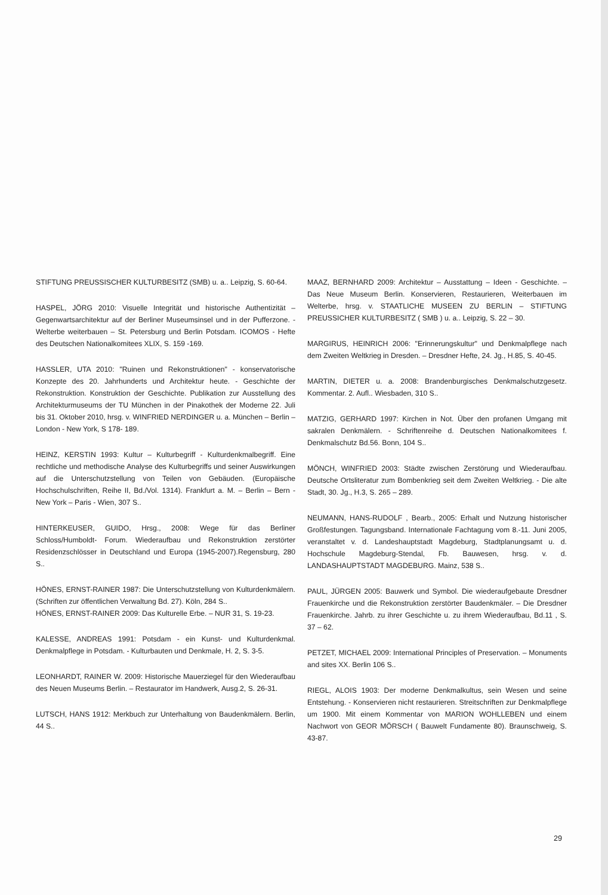STIFTUNG PREUSSISCHER KULTURBESITZ (SMB) u. a.. Leipzig, S. 60-64.
HASPEL, JÖRG 2010: Visuelle Integrität und historische Authentizität – Gegenwartsarchitektur auf der Berliner Museumsinsel und in der Pufferzone. -Welterbe weiterbauen – St. Petersburg und Berlin Potsdam. ICOMOS - Hefte des Deutschen Nationalkomitees XLIX, S. 159 -169.
HASSLER, UTA 2010: "Ruinen und Rekonstruktionen" - konservatorische Konzepte des 20. Jahrhunderts und Architektur heute. - Geschichte der Rekonstruktion. Konstruktion der Geschichte. Publikation zur Ausstellung des Architekturmuseums der TU München in der Pinakothek der Moderne 22. Juli bis 31. Oktober 2010, hrsg. v. WINFRIED NERDINGER u. a. München – Berlin – London - New York, S 178- 189.
HEINZ, KERSTIN 1993: Kultur – Kulturbegriff - Kulturdenkmalbegriff. Eine rechtliche und methodische Analyse des Kulturbegriffs und seiner Auswirkungen auf die Unterschutzstellung von Teilen von Gebäuden. (Europäische Hochschulschriften, Reihe II, Bd./Vol. 1314). Frankfurt a. M. – Berlin – Bern - New York – Paris - Wien, 307 S..
HINTERKEUSER, GUIDO, Hrsg., 2008: Wege für das Berliner Schloss/Humboldt- Forum. Wiederaufbau und Rekonstruktion zerstörter Residenzschlösser in Deutschland und Europa (1945-2007).Regensburg, 280 S..
HÖNES, ERNST-RAINER 1987: Die Unterschutzstellung von Kulturdenkmälern. (Schriften zur öffentlichen Verwaltung Bd. 27). Köln, 284 S..
HÖNES, ERNST-RAINER 2009: Das Kulturelle Erbe. – NUR 31, S. 19-23.
KALESSE, ANDREAS 1991: Potsdam - ein Kunst- und Kulturdenkmal. Denkmalpflege in Potsdam. - Kulturbauten und Denkmale, H. 2, S. 3-5.
LEONHARDT, RAINER W. 2009: Historische Mauerziegel für den Wiederaufbau des Neuen Museums Berlin. – Restaurator im Handwerk, Ausg.2, S. 26-31.
LUTSCH, HANS 1912: Merkbuch zur Unterhaltung von Baudenkmälern. Berlin, 44 S..
MAAZ, BERNHARD 2009: Architektur – Ausstattung – Ideen - Geschichte. – Das Neue Museum Berlin. Konservieren, Restaurieren, Weiterbauen im Welterbe, hrsg. v. STAATLICHE MUSEEN ZU BERLIN – STIFTUNG PREUSSICHER KULTURBESITZ ( SMB ) u. a.. Leipzig, S. 22 – 30.
MARGIRUS, HEINRICH 2006: "Erinnerungskultur" und Denkmalpflege nach dem Zweiten Weltkrieg in Dresden. – Dresdner Hefte, 24. Jg., H.85, S. 40-45.
MARTIN, DIETER u. a. 2008: Brandenburgisches Denkmalschutzgesetz. Kommentar. 2. Aufl.. Wiesbaden, 310 S..
MATZIG, GERHARD 1997: Kirchen in Not. Über den profanen Umgang mit sakralen Denkmälern. - Schriftenreihe d. Deutschen Nationalkomitees f. Denkmalschutz Bd.56. Bonn, 104 S..
MÖNCH, WINFRIED 2003: Städte zwischen Zerstörung und Wiederaufbau. Deutsche Ortsliteratur zum Bombenkrieg seit dem Zweiten Weltkrieg. - Die alte Stadt, 30. Jg., H.3, S. 265 – 289.
NEUMANN, HANS-RUDOLF , Bearb., 2005: Erhalt und Nutzung historischer Großfestungen. Tagungsband. Internationale Fachtagung vom 8.-11. Juni 2005, veranstaltet v. d. Landeshauptstadt Magdeburg, Stadtplanungsamt u. d. Hochschule Magdeburg-Stendal, Fb. Bauwesen, hrsg. v. d. LANDASHAUPTSTADT MAGDEBURG. Mainz, 538 S..
PAUL, JÜRGEN 2005: Bauwerk und Symbol. Die wiederaufgebaute Dresdner Frauenkirche und die Rekonstruktion zerstörter Baudenkmäler. – Die Dresdner Frauenkirche. Jahrb. zu ihrer Geschichte u. zu ihrem Wiederaufbau, Bd.11 , S. 37 – 62.
PETZET, MICHAEL 2009: International Principles of Preservation. – Monuments and sites XX. Berlin 106 S..
RIEGL, ALOIS 1903: Der moderne Denkmalkultus, sein Wesen und seine Entstehung. - Konservieren nicht restaurieren. Streitschriften zur Denkmalpflege um 1900. Mit einem Kommentar von MARION WOHLLEBEN und einem Nachwort von GEOR MÖRSCH ( Bauwelt Fundamente 80). Braunschweig, S. 43-87.
29